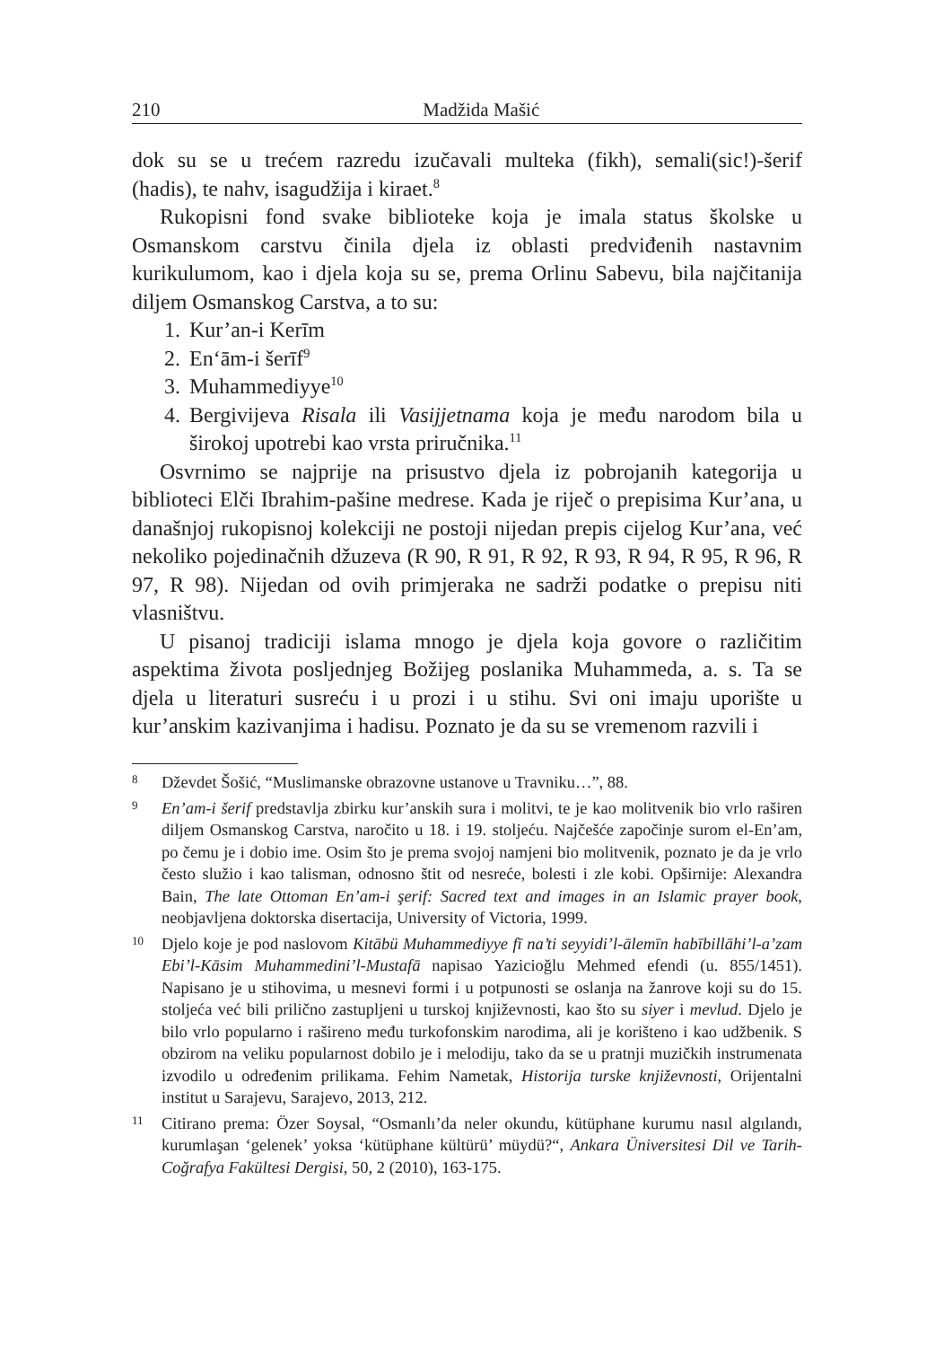210 Madžida Mašić
dok su se u trećem razredu izučavali multeka (fikh), semali(sic!)-šerif (hadis), te nahv, isagudžija i kiraet.<sup>8</sup>
Rukopisni fond svake biblioteke koja je imala status školske u Osmanskom carstvu činila djela iz oblasti predviđenih nastavnim kurikulumom, kao i djela koja su se, prema Orlinu Sabevu, bila najčitanija diljem Osmanskog Carstva, a to su:
1. Kur’an-i Kerīm
2. En‘ām-i šerīf<sup>9</sup>
3. Muhammediyye<sup>10</sup>
4. Bergivijeva Risala ili Vasijjetnama koja je među narodom bila u širokoj upotrebi kao vrsta priručnika.<sup>11</sup>
Osvrnimo se najprije na prisustvo djela iz pobrojanih kategorija u biblioteci Elči Ibrahim-pašine medrese. Kada je riječ o prepisima Kur’ana, u današnjoj rukopisnoj kolekciji ne postoji nijedan prepis cijelog Kur’ana, već nekoliko pojedinačnih džuzeva (R 90, R 91, R 92, R 93, R 94, R 95, R 96, R 97, R 98). Nijedan od ovih primjeraka ne sadrži podatke o prepisu niti vlasništvu.
U pisanoj tradiciji islama mnogo je djela koja govore o različitim aspektima života posljednjeg Božijeg poslanika Muhammeda, a. s. Ta se djela u literaturi susreću i u prozi i u stihu. Svi oni imaju uporište u kur’anskim kazivanjima i hadisu. Poznato je da su se vremenom razvili i
8 Dževdet Šošić, “Muslimanske obrazovne ustanove u Travniku…”, 88.
9 En’am-i šerif predstavlja zbirku kur’anskih sura i molitvi, te je kao molitvenik bio vrlo raširen diljem Osmanskog Carstva, naročito u 18. i 19. stoljeću. Najčešće započinje surom el-En’am, po čemu je i dobio ime. Osim što je prema svojoj namjeni bio molitvenik, poznato je da je vrlo često služio i kao talisman, odnosno štit od nesreće, bolesti i zle kobi. Opširnije: Alexandra Bain, The late Ottoman En’am-i şerif: Sacred text and images in an Islamic prayer book, neobjavljena doktorska disertacija, University of Victoria, 1999.
10 Djelo koje je pod naslovom Kitābü Muhammediyye fī na’ti seyyidi’l-ālemīn habībillāhi’l-a’zam Ebi’l-Kāsim Muhammedini’l-Mustafā napisao Yazicioğlu Mehmed efendi (u. 855/1451). Napisano je u stihovima, u mesnevi formi i u potpunosti se oslanja na žanrove koji su do 15. stoljeća već bili prilično zastupljeni u turskoj književnosti, kao što su siyer i mevlud. Djelo je bilo vrlo popularno i rašireno među turkofonskim narodima, ali je korišteno i kao udžbenik. S obzirom na veliku popularnost dobilo je i melodiju, tako da se u pratnji muzičkih instrumenata izvodilo u određenim prilikama. Fehim Nametak, Historija turske književnosti, Orijentalni institut u Sarajevu, Sarajevo, 2013, 212.
11 Citirano prema: Özer Soysal, “Osmanlı’da neler okundu, kütüphane kurumu nasıl algılandı, kurumlaşan ‘gelenek’ yoksa ‘kütüphane kültürü’ müydü?“, Ankara Üniversitesi Dil ve Tarih-Coğrafya Fakültesi Dergisi, 50, 2 (2010), 163-175.